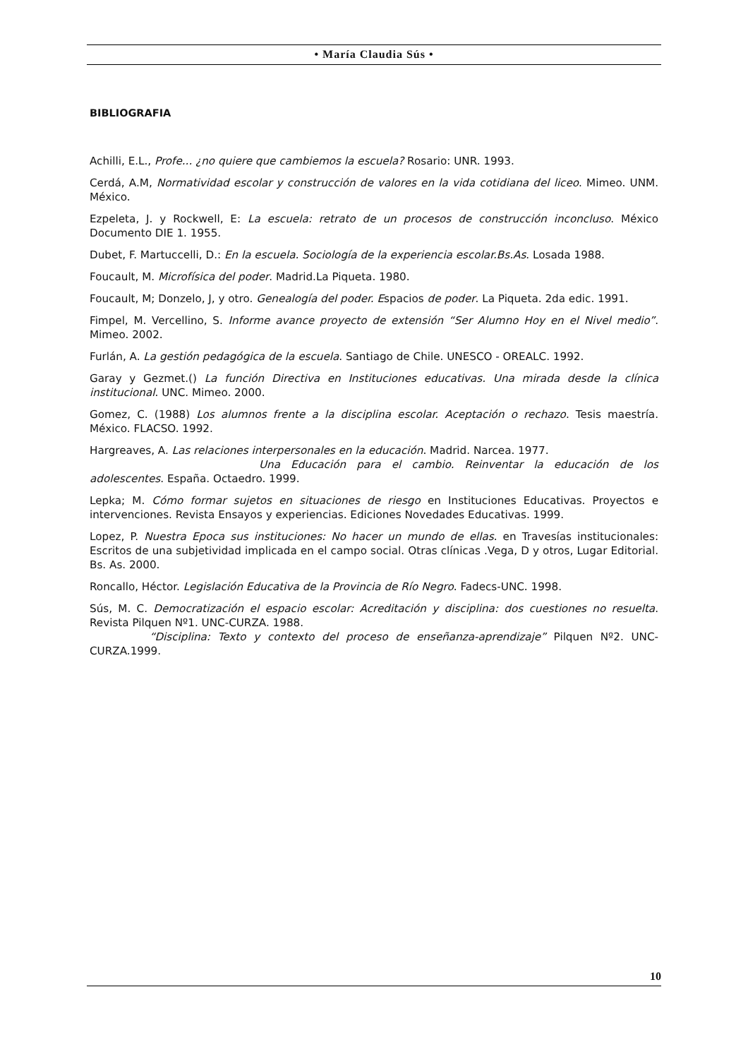• María Claudia Sús •
BIBLIOGRAFIA
Achilli, E.L., Profe... ¿no quiere que cambiemos la escuela? Rosario: UNR. 1993.
Cerdá, A.M, Normatividad escolar y construcción de valores en la vida cotidiana del liceo. Mimeo. UNM. México.
Ezpeleta, J. y Rockwell, E: La escuela: retrato de un procesos de construcción inconcluso. México Documento DIE 1. 1955.
Dubet, F. Martuccelli, D.: En la escuela. Sociología de la experiencia escolar.Bs.As. Losada 1988.
Foucault, M. Microfísica del poder. Madrid.La Piqueta. 1980.
Foucault, M; Donzelo, J, y otro. Genealogía del poder. Espacios de poder. La Piqueta. 2da edic. 1991.
Fimpel, M. Vercellino, S. Informe avance proyecto de extensión “Ser Alumno Hoy en el Nivel medio”. Mimeo. 2002.
Furlán, A. La gestión pedagógica de la escuela. Santiago de Chile. UNESCO - OREALC. 1992.
Garay y Gezmet.() La función Directiva en Instituciones educativas. Una mirada desde la clínica institucional. UNC. Mimeo. 2000.
Gomez, C. (1988) Los alumnos frente a la disciplina escolar. Aceptación o rechazo. Tesis maestría. México. FLACSO. 1992.
Hargreaves, A. Las relaciones interpersonales en la educación. Madrid. Narcea. 1977.
Una Educación para el cambio. Reinventar la educación de los adolescentes. España. Octaedro. 1999.
Lepka; M. Cómo formar sujetos en situaciones de riesgo en Instituciones Educativas. Proyectos e intervenciones. Revista Ensayos y experiencias. Ediciones Novedades Educativas. 1999.
Lopez, P. Nuestra Epoca sus instituciones: No hacer un mundo de ellas. en Travesías institucionales: Escritos de una subjetividad implicada en el campo social. Otras clínicas .Vega, D y otros, Lugar Editorial. Bs. As. 2000.
Roncallo, Héctor. Legislación Educativa de la Provincia de Río Negro. Fadecs-UNC. 1998.
Sús, M. C. Democratización el espacio escolar: Acreditación y disciplina: dos cuestiones no resuelta. Revista Pilquen Nº1. UNC-CURZA. 1988.
“Disciplina: Texto y contexto del proceso de enseñanza-aprendizaje” Pilquen Nº2. UNC-CURZA.1999.
10